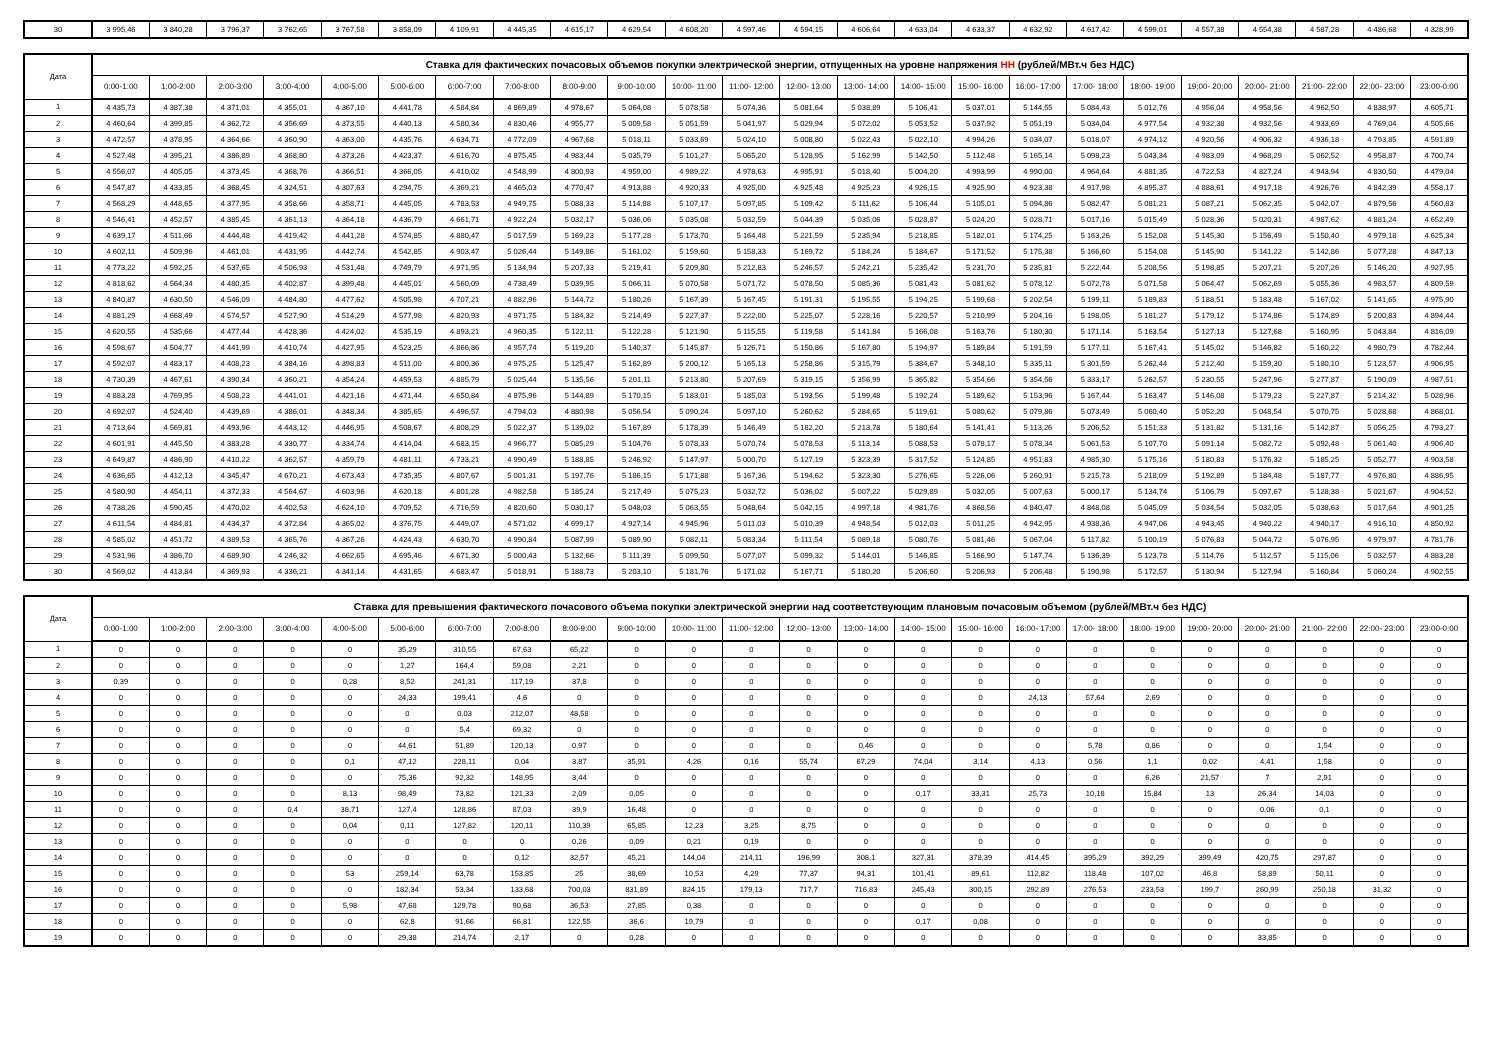| 30 | 3 995,46 | 3 840,28 | 3 796,37 | 3 762,65 | 3 767,58 | 3 858,09 | 4 109,91 | 4 445,35 | 4 615,17 | 4 629,54 | 4 608,20 | 4 597,46 | 4 594,15 | 4 606,64 | 4 633,04 | 4 633,37 | 4 632,92 | 4 617,42 | 4 599,01 | 4 557,38 | 4 554,38 | 4 587,28 | 4 486,68 | 4 328,99 |
| Дата | Ставка для фактических почасовых объемов покупки электрической энергии, отпущенных на уровне напряжения НН (рублей/МВт.ч без НДС) | | | | | | | | | | | | | | | | | | | | | | | |
| --- | --- | --- | --- | --- | --- | --- | --- | --- | --- | --- | --- | --- | --- | --- | --- | --- | --- | --- | --- | --- | --- | --- | --- | --- |
| | 0:00-1:00 | 1:00-2:00 | 2:00-3:00 | 3:00-4:00 | 4:00-5:00 | 5:00-6:00 | 6:00-7:00 | 7:00-8:00 | 8:00-9:00 | 9:00-10:00 | 10:00- 11:00 | 11:00- 12:00 | 12:00- 13:00 | 13:00- 14:00 | 14:00- 15:00 | 15:00- 16:00 | 16:00- 17:00 | 17:00- 18:00 | 18:00- 19:00 | 19:00- 20:00 | 20:00- 21:00 | 21:00- 22:00 | 22:00- 23:00 | 23:00-0:00 |
| 1 | 4 435,73 | 4 387,38 | 4 371,01 | 4 355,01 | 4 367,10 | 4 441,78 | 4 584,84 | 4 869,89 | 4 978,67 | 5 064,08 | 5 078,58 | 5 074,36 | 5 081,64 | 5 038,89 | 5 106,41 | 5 037,01 | 5 144,55 | 5 084,43 | 5 012,76 | 4 956,04 | 4 958,56 | 4 962,50 | 4 838,97 | 4 605,71 |
| 2 | 4 460,64 | 4 399,85 | 4 362,72 | 4 356,69 | 4 373,55 | 4 440,13 | 4 580,34 | 4 830,46 | 4 955,77 | 5 009,58 | 5 051,59 | 5 041,97 | 5 029,94 | 5 072,02 | 5 053,52 | 5 037,92 | 5 051,19 | 5 034,04 | 4 977,54 | 4 932,38 | 4 932,56 | 4 933,69 | 4 769,04 | 4 505,66 |
| 3 | 4 472,57 | 4 378,95 | 4 364,66 | 4 360,90 | 4 363,00 | 4 435,76 | 4 634,71 | 4 772,09 | 4 967,68 | 5 018,11 | 5 033,69 | 5 024,10 | 5 008,80 | 5 022,43 | 5 022,10 | 4 994,26 | 5 034,07 | 5 018,07 | 4 974,12 | 4 920,56 | 4 906,32 | 4 936,18 | 4 793,85 | 4 591,89 |
| 4 | 4 527,48 | 4 395,21 | 4 386,89 | 4 368,80 | 4 373,26 | 4 423,37 | 4 616,70 | 4 875,45 | 4 983,44 | 5 035,79 | 5 101,27 | 5 065,20 | 5 128,95 | 5 162,99 | 5 142,50 | 5 112,48 | 5 165,14 | 5 098,23 | 5 043,34 | 4 983,09 | 4 968,29 | 5 062,52 | 4 958,87 | 4 700,74 |
| 5 | 4 556,07 | 4 405,05 | 4 373,45 | 4 368,76 | 4 366,51 | 4 366,05 | 4 410,02 | 4 548,99 | 4 800,93 | 4 959,00 | 4 989,22 | 4 978,63 | 4 995,91 | 5 018,40 | 5 004,20 | 4 993,99 | 4 990,00 | 4 964,64 | 4 881,35 | 4 722,53 | 4 827,24 | 4 943,94 | 4 830,50 | 4 479,04 |
| 6 | 4 547,87 | 4 433,85 | 4 368,45 | 4 324,51 | 4 307,63 | 4 294,75 | 4 369,21 | 4 465,03 | 4 770,47 | 4 913,88 | 4 920,33 | 4 925,00 | 4 925,48 | 4 925,23 | 4 926,15 | 4 925,90 | 4 923,38 | 4 917,98 | 4 895,37 | 4 888,61 | 4 917,18 | 4 926,76 | 4 842,39 | 4 558,17 |
| 7 | 4 568,29 | 4 448,65 | 4 377,95 | 4 358,66 | 4 358,71 | 4 445,05 | 4 783,53 | 4 949,75 | 5 088,33 | 5 114,88 | 5 107,17 | 5 097,85 | 5 109,42 | 5 111,62 | 5 106,44 | 5 105,01 | 5 094,86 | 5 082,47 | 5 081,21 | 5 087,21 | 5 062,35 | 5 042,07 | 4 879,56 | 4 560,83 |
| 8 | 4 546,41 | 4 452,57 | 4 385,45 | 4 361,13 | 4 364,18 | 4 436,79 | 4 661,71 | 4 922,24 | 5 032,17 | 5 036,06 | 5 035,08 | 5 032,59 | 5 044,39 | 5 035,06 | 5 028,87 | 5 024,20 | 5 028,71 | 5 017,16 | 5 015,49 | 5 028,36 | 5 020,31 | 4 987,62 | 4 881,24 | 4 652,49 |
| 9 | 4 639,17 | 4 511,66 | 4 444,48 | 4 419,42 | 4 441,28 | 4 574,85 | 4 880,47 | 5 017,59 | 5 169,23 | 5 177,28 | 5 173,70 | 5 164,48 | 5 221,59 | 5 235,94 | 5 218,85 | 5 182,01 | 5 174,25 | 5 163,26 | 5 152,08 | 5 145,30 | 5 156,49 | 5 150,40 | 4 979,18 | 4 625,34 |
| 10 | 4 602,11 | 4 509,96 | 4 461,01 | 4 431,95 | 4 442,74 | 4 542,85 | 4 903,47 | 5 026,44 | 5 149,86 | 5 161,02 | 5 159,60 | 5 158,33 | 5 169,72 | 5 184,24 | 5 184,67 | 5 171,52 | 5 175,38 | 5 166,60 | 5 154,08 | 5 145,90 | 5 141,22 | 5 142,86 | 5 077,28 | 4 847,13 |
| 11 | 4 773,22 | 4 592,25 | 4 537,65 | 4 506,93 | 4 531,48 | 4 749,79 | 4 971,95 | 5 134,94 | 5 207,33 | 5 219,41 | 5 209,80 | 5 212,83 | 5 246,57 | 5 242,21 | 5 235,42 | 5 231,70 | 5 235,81 | 5 222,44 | 5 208,56 | 5 198,85 | 5 207,21 | 5 207,26 | 5 146,20 | 4 927,95 |
| 12 | 4 818,62 | 4 564,34 | 4 480,35 | 4 402,87 | 4 399,48 | 4 445,01 | 4 560,09 | 4 738,49 | 5 039,95 | 5 066,11 | 5 070,58 | 5 071,72 | 5 078,50 | 5 085,36 | 5 081,43 | 5 081,62 | 5 078,12 | 5 072,78 | 5 071,58 | 5 064,47 | 5 062,69 | 5 055,36 | 4 983,57 | 4 809,59 |
| 13 | 4 840,87 | 4 630,50 | 4 546,09 | 4 484,80 | 4 477,62 | 4 505,98 | 4 707,21 | 4 882,96 | 5 144,72 | 5 180,26 | 5 167,39 | 5 167,45 | 5 191,31 | 5 195,55 | 5 194,25 | 5 199,68 | 5 202,54 | 5 199,11 | 5 189,83 | 5 188,51 | 5 183,48 | 5 167,02 | 5 141,65 | 4 975,90 |
| 14 | 4 881,29 | 4 668,49 | 4 574,57 | 4 527,90 | 4 514,29 | 4 577,98 | 4 820,93 | 4 971,75 | 5 184,32 | 5 214,49 | 5 227,37 | 5 222,00 | 5 225,07 | 5 228,16 | 5 220,57 | 5 210,99 | 5 204,16 | 5 198,05 | 5 181,27 | 5 179,12 | 5 174,86 | 5 174,89 | 5 200,83 | 4 894,44 |
| 15 | 4 620,55 | 4 535,66 | 4 477,44 | 4 428,36 | 4 424,02 | 4 535,19 | 4 893,21 | 4 960,35 | 5 122,11 | 5 122,28 | 5 121,90 | 5 115,55 | 5 119,58 | 5 141,84 | 5 166,08 | 5 163,76 | 5 180,30 | 5 171,14 | 5 163,54 | 5 127,13 | 5 127,68 | 5 160,95 | 5 043,84 | 4 816,09 |
| 16 | 4 598,67 | 4 504,77 | 4 441,99 | 4 410,74 | 4 427,95 | 4 523,25 | 4 866,86 | 4 957,74 | 5 119,20 | 5 140,37 | 5 145,87 | 5 126,71 | 5 150,86 | 5 167,80 | 5 194,97 | 5 189,84 | 5 191,59 | 5 177,11 | 5 167,41 | 5 145,02 | 5 146,82 | 5 160,22 | 4 980,79 | 4 782,44 |
| 17 | 4 592,07 | 4 483,17 | 4 408,23 | 4 384,16 | 4 398,83 | 4 511,00 | 4 800,36 | 4 975,25 | 5 125,47 | 5 162,89 | 5 200,12 | 5 165,13 | 5 258,86 | 5 315,79 | 5 384,67 | 5 348,10 | 5 335,11 | 5 301,59 | 5 262,44 | 5 212,40 | 5 159,30 | 5 180,10 | 5 123,57 | 4 906,95 |
| 18 | 4 730,39 | 4 467,61 | 4 390,34 | 4 360,21 | 4 354,24 | 4 459,53 | 4 885,79 | 5 025,44 | 5 135,56 | 5 201,11 | 5 213,80 | 5 207,69 | 5 319,15 | 5 356,99 | 5 365,82 | 5 354,66 | 5 354,56 | 5 333,17 | 5 262,57 | 5 230,55 | 5 247,96 | 5 277,87 | 5 190,09 | 4 987,51 |
| 19 | 4 883,28 | 4 769,95 | 4 508,23 | 4 441,01 | 4 421,16 | 4 471,44 | 4 650,84 | 4 875,96 | 5 144,89 | 5 170,15 | 5 183,01 | 5 185,03 | 5 193,56 | 5 199,48 | 5 192,24 | 5 189,62 | 5 153,96 | 5 167,44 | 5 163,47 | 5 146,08 | 5 179,23 | 5 227,87 | 5 214,32 | 5 028,96 |
| 20 | 4 692,07 | 4 524,40 | 4 439,69 | 4 386,01 | 4 348,34 | 4 385,65 | 4 496,57 | 4 794,03 | 4 880,98 | 5 056,54 | 5 090,24 | 5 097,10 | 5 260,62 | 5 284,65 | 5 119,61 | 5 080,62 | 5 079,86 | 5 073,49 | 5 060,40 | 5 052,20 | 5 048,54 | 5 070,75 | 5 028,68 | 4 868,01 |
| 21 | 4 713,64 | 4 569,81 | 4 493,96 | 4 443,12 | 4 446,95 | 4 508,67 | 4 808,29 | 5 022,37 | 5 139,02 | 5 167,89 | 5 178,39 | 5 146,49 | 5 182,20 | 5 213,78 | 5 180,64 | 5 141,41 | 5 113,26 | 5 206,52 | 5 151,33 | 5 131,82 | 5 131,16 | 5 142,87 | 5 056,25 | 4 793,27 |
| 22 | 4 601,91 | 4 445,50 | 4 383,28 | 4 330,77 | 4 334,74 | 4 414,04 | 4 683,15 | 4 966,77 | 5 085,29 | 5 104,76 | 5 078,33 | 5 070,74 | 5 078,53 | 5 113,14 | 5 088,53 | 5 078,17 | 5 078,34 | 5 061,53 | 5 107,70 | 5 091,14 | 5 082,72 | 5 092,48 | 5 061,40 | 4 906,40 |
| 23 | 4 649,87 | 4 486,90 | 4 410,22 | 4 362,57 | 4 359,79 | 4 481,11 | 4 733,21 | 4 990,49 | 5 188,85 | 5 246,92 | 5 147,97 | 5 000,70 | 5 127,19 | 5 323,39 | 5 317,52 | 5 124,85 | 4 951,83 | 4 985,30 | 5 175,16 | 5 180,83 | 5 176,32 | 5 185,25 | 5 052,77 | 4 903,58 |
| 24 | 4 636,65 | 4 412,13 | 4 345,47 | 4 670,21 | 4 673,43 | 4 735,35 | 4 807,67 | 5 001,31 | 5 197,76 | 5 186,15 | 5 171,88 | 5 167,36 | 5 194,62 | 5 323,30 | 5 276,65 | 5 226,06 | 5 260,91 | 5 215,73 | 5 218,09 | 5 192,89 | 5 184,48 | 5 187,77 | 4 976,80 | 4 886,95 |
| 25 | 4 580,90 | 4 454,11 | 4 372,33 | 4 564,67 | 4 603,96 | 4 620,18 | 4 801,28 | 4 982,58 | 5 185,24 | 5 217,49 | 5 075,23 | 5 032,72 | 5 036,02 | 5 007,22 | 5 029,89 | 5 032,05 | 5 007,63 | 5 000,17 | 5 134,74 | 5 106,79 | 5 097,67 | 5 128,38 | 5 021,67 | 4 904,52 |
| 26 | 4 738,26 | 4 590,45 | 4 470,02 | 4 402,53 | 4 624,10 | 4 709,52 | 4 716,59 | 4 820,60 | 5 030,17 | 5 048,03 | 5 063,55 | 5 048,64 | 5 042,15 | 4 997,18 | 4 981,76 | 4 868,56 | 4 840,47 | 4 848,08 | 5 045,09 | 5 034,54 | 5 032,05 | 5 038,63 | 5 017,64 | 4 901,25 |
| 27 | 4 611,54 | 4 484,81 | 4 434,37 | 4 372,84 | 4 365,02 | 4 376,75 | 4 449,07 | 4 571,02 | 4 699,17 | 4 927,14 | 4 945,96 | 5 011,03 | 5 010,39 | 4 948,54 | 5 012,03 | 5 011,25 | 4 942,95 | 4 938,36 | 4 947,06 | 4 943,45 | 4 940,22 | 4 940,17 | 4 916,10 | 4 850,92 |
| 28 | 4 585,02 | 4 451,72 | 4 389,53 | 4 365,76 | 4 367,26 | 4 424,43 | 4 630,70 | 4 990,84 | 5 087,99 | 5 089,90 | 5 082,11 | 5 083,34 | 5 111,54 | 5 089,18 | 5 080,76 | 5 081,46 | 5 067,04 | 5 117,82 | 5 100,19 | 5 076,83 | 5 044,72 | 5 076,95 | 4 979,97 | 4 781,76 |
| 29 | 4 531,96 | 4 386,70 | 4 689,90 | 4 246,32 | 4 662,65 | 4 695,46 | 4 671,30 | 5 000,43 | 5 132,66 | 5 111,39 | 5 099,50 | 5 077,07 | 5 099,32 | 5 144,01 | 5 146,85 | 5 166,90 | 5 147,74 | 5 136,39 | 5 123,78 | 5 114,76 | 5 112,57 | 5 115,06 | 5 032,57 | 4 883,28 |
| 30 | 4 569,02 | 4 413,84 | 4 369,93 | 4 336,21 | 4 341,14 | 4 431,65 | 4 683,47 | 5 018,91 | 5 188,73 | 5 203,10 | 5 181,76 | 5 171,02 | 5 167,71 | 5 180,20 | 5 206,60 | 5 206,93 | 5 206,48 | 5 190,98 | 5 172,57 | 5 130,94 | 5 127,94 | 5 160,84 | 5 060,24 | 4 902,55 |
| Дата | Ставка для превышения фактического почасового объема покупки электрической энергии над соответствующим плановым почасовым объемом (рублей/МВт.ч без НДС) | | | | | | | | | | | | | | | | | | | | | | | |
| --- | --- | --- | --- | --- | --- | --- | --- | --- | --- | --- | --- | --- | --- | --- | --- | --- | --- | --- | --- | --- | --- | --- | --- | --- |
| | 0:00-1:00 | 1:00-2:00 | 2:00-3:00 | 3:00-4:00 | 4:00-5:00 | 5:00-6:00 | 6:00-7:00 | 7:00-8:00 | 8:00-9:00 | 9:00-10:00 | 10:00- 11:00 | 11:00- 12:00 | 12:00- 13:00 | 13:00- 14:00 | 14:00- 15:00 | 15:00- 16:00 | 16:00- 17:00 | 17:00- 18:00 | 18:00- 19:00 | 19:00- 20:00 | 20:00- 21:00 | 21:00- 22:00 | 22:00- 23:00 | 23:00-0:00 |
| 1 | 0 | 0 | 0 | 0 | 0 | 35,29 | 310,55 | 67,63 | 65,22 | 0 | 0 | 0 | 0 | 0 | 0 | 0 | 0 | 0 | 0 | 0 | 0 | 0 | 0 | 0 |
| 2 | 0 | 0 | 0 | 0 | 0 | 1,27 | 164,4 | 59,08 | 2,21 | 0 | 0 | 0 | 0 | 0 | 0 | 0 | 0 | 0 | 0 | 0 | 0 | 0 | 0 | 0 |
| 3 | 0,39 | 0 | 0 | 0 | 0,28 | 8,52 | 241,31 | 117,19 | 37,8 | 0 | 0 | 0 | 0 | 0 | 0 | 0 | 0 | 0 | 0 | 0 | 0 | 0 | 0 | 0 |
| 4 | 0 | 0 | 0 | 0 | 0 | 24,33 | 199,41 | 4,6 | 0 | 0 | 0 | 0 | 0 | 0 | 0 | 0 | 24,13 | 57,64 | 2,69 | 0 | 0 | 0 | 0 | 0 |
| 5 | 0 | 0 | 0 | 0 | 0 | 0 | 0,03 | 212,07 | 48,58 | 0 | 0 | 0 | 0 | 0 | 0 | 0 | 0 | 0 | 0 | 0 | 0 | 0 | 0 | 0 |
| 6 | 0 | 0 | 0 | 0 | 0 | 0 | 5,4 | 69,32 | 0 | 0 | 0 | 0 | 0 | 0 | 0 | 0 | 0 | 0 | 0 | 0 | 0 | 0 | 0 | 0 |
| 7 | 0 | 0 | 0 | 0 | 0 | 44,61 | 51,89 | 120,13 | 0,97 | 0 | 0 | 0 | 0 | 0,46 | 0 | 0 | 0 | 5,78 | 0,86 | 0 | 0 | 1,54 | 0 | 0 |
| 8 | 0 | 0 | 0 | 0 | 0,1 | 47,12 | 228,11 | 0,04 | 3,87 | 35,91 | 4,26 | 0,16 | 55,74 | 67,29 | 74,04 | 3,14 | 4,13 | 0,56 | 1,1 | 0,02 | 4,41 | 1,58 | 0 | 0 |
| 9 | 0 | 0 | 0 | 0 | 0 | 75,36 | 92,32 | 148,95 | 3,44 | 0 | 0 | 0 | 0 | 0 | 0 | 0 | 0 | 0 | 6,26 | 21,57 | 7 | 2,91 | 0 | 0 |
| 10 | 0 | 0 | 0 | 0 | 8,13 | 98,49 | 73,82 | 121,33 | 2,09 | 0,05 | 0 | 0 | 0 | 0 | 0,17 | 33,31 | 25,73 | 10,18 | 15,84 | 13 | 26,34 | 14,03 | 0 | 0 |
| 11 | 0 | 0 | 0 | 0,4 | 38,71 | 127,4 | 128,86 | 87,03 | 39,9 | 16,48 | 0 | 0 | 0 | 0 | 0 | 0 | 0 | 0 | 0 | 0 | 0,06 | 0,1 | 0 | 0 |
| 12 | 0 | 0 | 0 | 0 | 0,04 | 0,11 | 127,82 | 120,11 | 110,39 | 65,85 | 12,23 | 3,25 | 8,75 | 0 | 0 | 0 | 0 | 0 | 0 | 0 | 0 | 0 | 0 | 0 |
| 13 | 0 | 0 | 0 | 0 | 0 | 0 | 0 | 0 | 0,26 | 0,09 | 0,21 | 0,19 | 0 | 0 | 0 | 0 | 0 | 0 | 0 | 0 | 0 | 0 | 0 | 0 |
| 14 | 0 | 0 | 0 | 0 | 0 | 0 | 0 | 0,12 | 32,57 | 45,21 | 144,04 | 214,11 | 196,99 | 308,1 | 327,31 | 378,39 | 414,45 | 395,29 | 392,29 | 399,49 | 420,75 | 297,87 | 0 | 0 |
| 15 | 0 | 0 | 0 | 0 | 53 | 259,14 | 63,78 | 153,85 | 25 | 38,69 | 10,53 | 4,29 | 77,37 | 94,31 | 101,41 | 89,61 | 112,82 | 118,48 | 107,02 | 46,8 | 58,89 | 50,11 | 0 | 0 |
| 16 | 0 | 0 | 0 | 0 | 0 | 182,34 | 53,34 | 133,68 | 700,03 | 831,89 | 824,15 | 179,13 | 717,7 | 716,83 | 245,43 | 300,15 | 292,89 | 276,53 | 233,53 | 199,7 | 260,99 | 250,18 | 31,32 | 0 |
| 17 | 0 | 0 | 0 | 0 | 5,98 | 47,68 | 129,78 | 90,68 | 36,53 | 27,85 | 0,38 | 0 | 0 | 0 | 0 | 0 | 0 | 0 | 0 | 0 | 0 | 0 | 0 | 0 |
| 18 | 0 | 0 | 0 | 0 | 0 | 62,8 | 91,66 | 66,81 | 122,55 | 36,6 | 19,79 | 0 | 0 | 0 | 0,17 | 0,08 | 0 | 0 | 0 | 0 | 0 | 0 | 0 | 0 |
| 19 | 0 | 0 | 0 | 0 | 0 | 29,38 | 214,74 | 2,17 | 0 | 0,28 | 0 | 0 | 0 | 0 | 0 | 0 | 0 | 0 | 0 | 0 | 33,85 | 0 | 0 | 0 |